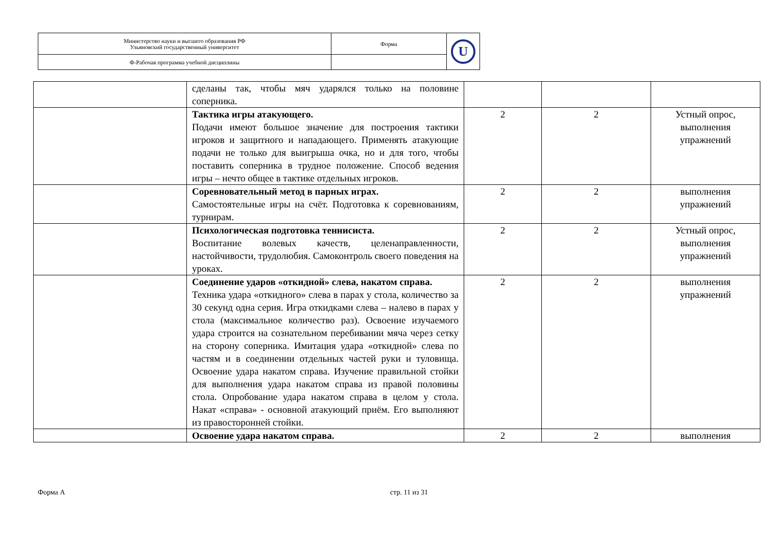| Министерство науки и высшего образования РФ Ульяновский государственный университет | Форма | U |
| Ф-Рабочая программа учебной дисциплины | | |
| | сделаны так, чтобы мяч ударялся только на половине соперника. | | | |
| | Тактика игры атакующего. Подачи имеют большое значение для построения тактики игроков и защитного и нападающего. Применять атакующие подачи не только для выигрыша очка, но и для того, чтобы поставить соперника в трудное положение. Способ ведения игры – нечто общее в тактике отдельных игроков. | 2 | 2 | Устный опрос, выполнения упражнений |
| | Соревновательный метод в парных играх. Самостоятельные игры на счёт. Подготовка к соревнованиям, турнирам. | 2 | 2 | выполнения упражнений |
| | Психологическая подготовка теннисиста. Воспитание волевых качеств, целенаправленности, настойчивости, трудолюбия. Самоконтроль своего поведения на уроках. | 2 | 2 | Устный опрос, выполнения упражнений |
| | Соединение ударов «откидной» слева, накатом справа. Техника удара «откидного» слева в парах у стола, количество за 30 секунд одна серия. Игра откидками слева – налево в парах у стола (максимальное количество раз). Освоение изучаемого удара строится на сознательном перебивании мяча через сетку на сторону соперника. Имитация удара «откидной» слева по частям и в соединении отдельных частей руки и туловища. Освоение удара накатом справа. Изучение правильной стойки для выполнения удара накатом справа из правой половины стола. Опробование удара накатом справа в целом у стола. Накат «справа» - основной атакующий приём. Его выполняют из правосторонней стойки. | 2 | 2 | выполнения упражнений |
| | Освоение удара накатом справа. | 2 | 2 | выполнения |
Форма А стр. 11 из 31